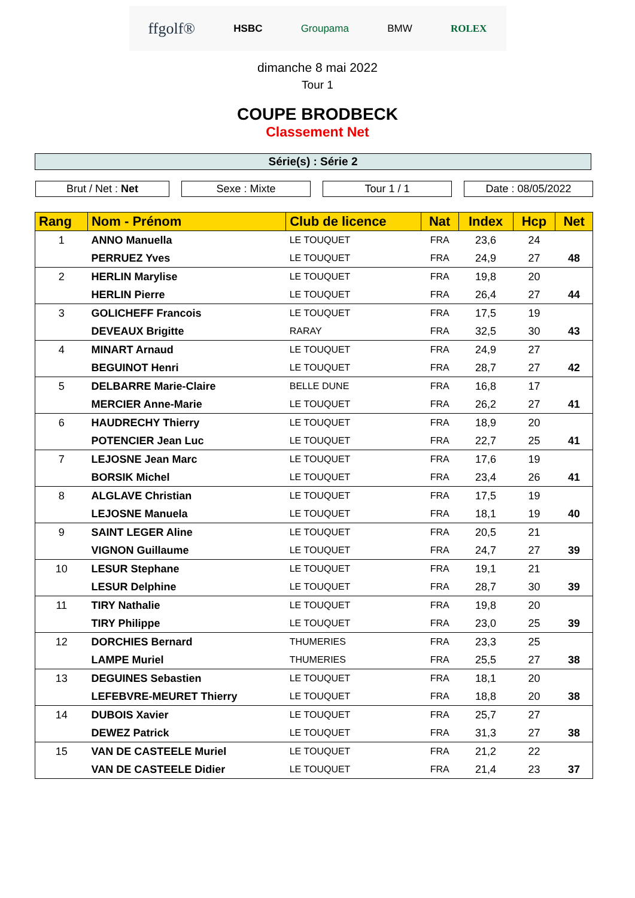ffgolf® HSBC Groupama BMW ROLEX
dimanche 8 mai 2022
Tour 1
COUPE BRODBECK
Classement Net
Série(s) : Série 2
Brut / Net : Net Sexe : Mixte Tour 1 / 1 Date : 08/05/2022
| Rang | Nom - Prénom | Club de licence | Nat | Index | Hcp | Net |
| --- | --- | --- | --- | --- | --- | --- |
| 1 | ANNO Manuella | LE TOUQUET | FRA | 23,6 | 24 | |
| | PERRUEZ Yves | LE TOUQUET | FRA | 24,9 | 27 | 48 |
| 2 | HERLIN Marylise | LE TOUQUET | FRA | 19,8 | 20 | |
| | HERLIN Pierre | LE TOUQUET | FRA | 26,4 | 27 | 44 |
| 3 | GOLICHEFF Francois | LE TOUQUET | FRA | 17,5 | 19 | |
| | DEVEAUX Brigitte | RARAY | FRA | 32,5 | 30 | 43 |
| 4 | MINART Arnaud | LE TOUQUET | FRA | 24,9 | 27 | |
| | BEGUINOT Henri | LE TOUQUET | FRA | 28,7 | 27 | 42 |
| 5 | DELBARRE Marie-Claire | BELLE DUNE | FRA | 16,8 | 17 | |
| | MERCIER Anne-Marie | LE TOUQUET | FRA | 26,2 | 27 | 41 |
| 6 | HAUDRECHY Thierry | LE TOUQUET | FRA | 18,9 | 20 | |
| | POTENCIER Jean Luc | LE TOUQUET | FRA | 22,7 | 25 | 41 |
| 7 | LEJOSNE Jean Marc | LE TOUQUET | FRA | 17,6 | 19 | |
| | BORSIK Michel | LE TOUQUET | FRA | 23,4 | 26 | 41 |
| 8 | ALGLAVE Christian | LE TOUQUET | FRA | 17,5 | 19 | |
| | LEJOSNE Manuela | LE TOUQUET | FRA | 18,1 | 19 | 40 |
| 9 | SAINT LEGER Aline | LE TOUQUET | FRA | 20,5 | 21 | |
| | VIGNON Guillaume | LE TOUQUET | FRA | 24,7 | 27 | 39 |
| 10 | LESUR Stephane | LE TOUQUET | FRA | 19,1 | 21 | |
| | LESUR Delphine | LE TOUQUET | FRA | 28,7 | 30 | 39 |
| 11 | TIRY Nathalie | LE TOUQUET | FRA | 19,8 | 20 | |
| | TIRY Philippe | LE TOUQUET | FRA | 23,0 | 25 | 39 |
| 12 | DORCHIES Bernard | THUMERIES | FRA | 23,3 | 25 | |
| | LAMPE Muriel | THUMERIES | FRA | 25,5 | 27 | 38 |
| 13 | DEGUINES Sebastien | LE TOUQUET | FRA | 18,1 | 20 | |
| | LEFEBVRE-MEURET Thierry | LE TOUQUET | FRA | 18,8 | 20 | 38 |
| 14 | DUBOIS Xavier | LE TOUQUET | FRA | 25,7 | 27 | |
| | DEWEZ Patrick | LE TOUQUET | FRA | 31,3 | 27 | 38 |
| 15 | VAN DE CASTEELE Muriel | LE TOUQUET | FRA | 21,2 | 22 | |
| | VAN DE CASTEELE Didier | LE TOUQUET | FRA | 21,4 | 23 | 37 |